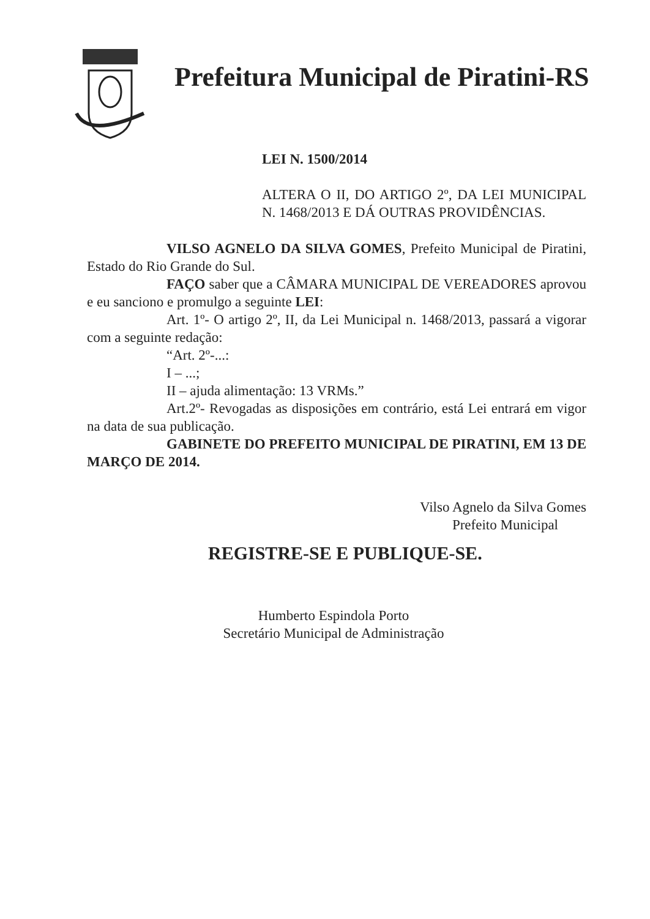Prefeitura Municipal de Piratini-RS
LEI N. 1500/2014
ALTERA O II, DO ARTIGO 2º, DA LEI MUNICIPAL N. 1468/2013 E DÁ OUTRAS PROVIDÊNCIAS.
VILSO AGNELO DA SILVA GOMES, Prefeito Municipal de Piratini, Estado do Rio Grande do Sul.
FAÇO saber que a CÂMARA MUNICIPAL DE VEREADORES aprovou e eu sanciono e promulgo a seguinte LEI:
Art. 1º- O artigo 2º, II, da Lei Municipal n. 1468/2013, passará a vigorar com a seguinte redação:
“Art. 2º-...:
I – ...;
II – ajuda alimentação: 13 VRMs.”
Art.2º- Revogadas as disposições em contrário, está Lei entrará em vigor na data de sua publicação.
GABINETE DO PREFEITO MUNICIPAL DE PIRATINI, EM 13 DE MARÇO DE 2014.
Vilso Agnelo da Silva Gomes
Prefeito Municipal
REGISTRE-SE E PUBLIQUE-SE.
Humberto Espindola Porto
Secretário Municipal de Administração